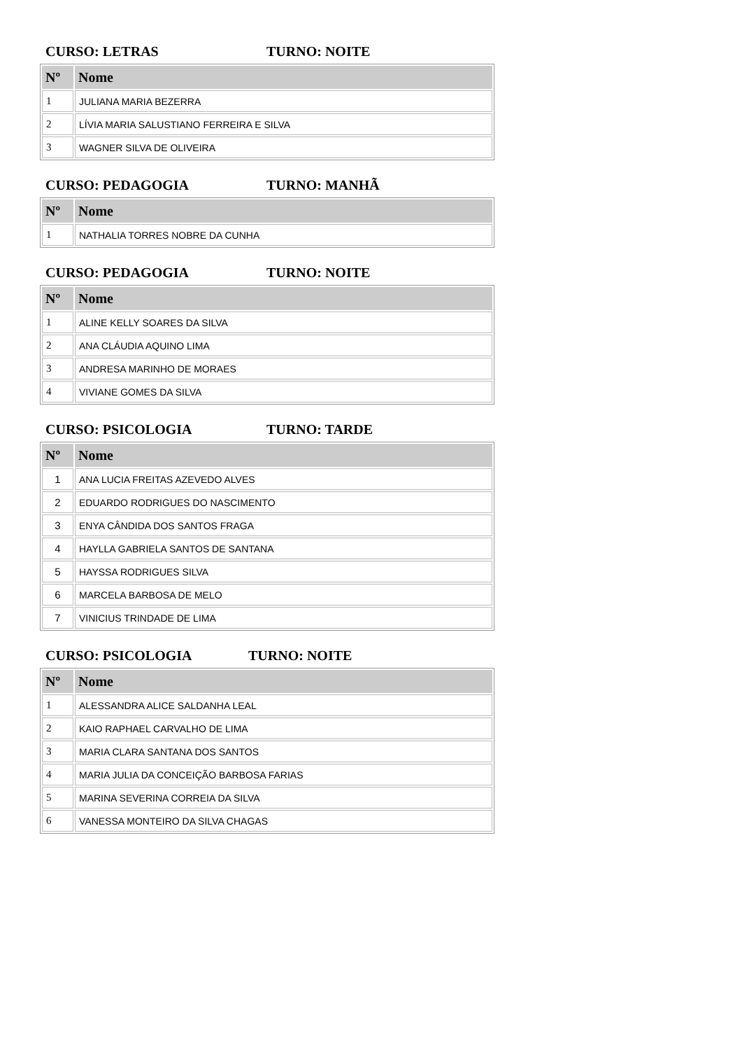CURSO: LETRAS TURNO: NOITE
| Nº | Nome |
| --- | --- |
| 1 | JULIANA MARIA BEZERRA |
| 2 | LÍVIA MARIA SALUSTIANO FERREIRA E SILVA |
| 3 | WAGNER SILVA DE OLIVEIRA |
CURSO: PEDAGOGIA TURNO: MANHÃ
| Nº | Nome |
| --- | --- |
| 1 | NATHALIA TORRES NOBRE DA CUNHA |
CURSO: PEDAGOGIA TURNO: NOITE
| Nº | Nome |
| --- | --- |
| 1 | ALINE KELLY SOARES DA SILVA |
| 2 | ANA CLÁUDIA AQUINO LIMA |
| 3 | ANDRESA MARINHO DE MORAES |
| 4 | VIVIANE GOMES DA SILVA |
CURSO: PSICOLOGIA TURNO: TARDE
| Nº | Nome |
| --- | --- |
| 1 | ANA LUCIA FREITAS AZEVEDO ALVES |
| 2 | EDUARDO RODRIGUES DO NASCIMENTO |
| 3 | ENYA CÂNDIDA DOS SANTOS FRAGA |
| 4 | HAYLLA GABRIELA SANTOS DE SANTANA |
| 5 | HAYSSA RODRIGUES SILVA |
| 6 | MARCELA BARBOSA DE MELO |
| 7 | VINICIUS TRINDADE DE LIMA |
CURSO: PSICOLOGIA TURNO: NOITE
| Nº | Nome |
| --- | --- |
| 1 | ALESSANDRA ALICE SALDANHA LEAL |
| 2 | KAIO RAPHAEL CARVALHO DE LIMA |
| 3 | MARIA CLARA SANTANA DOS SANTOS |
| 4 | MARIA JULIA DA CONCEIÇÃO BARBOSA FARIAS |
| 5 | MARINA SEVERINA CORREIA DA SILVA |
| 6 | VANESSA MONTEIRO DA SILVA CHAGAS |